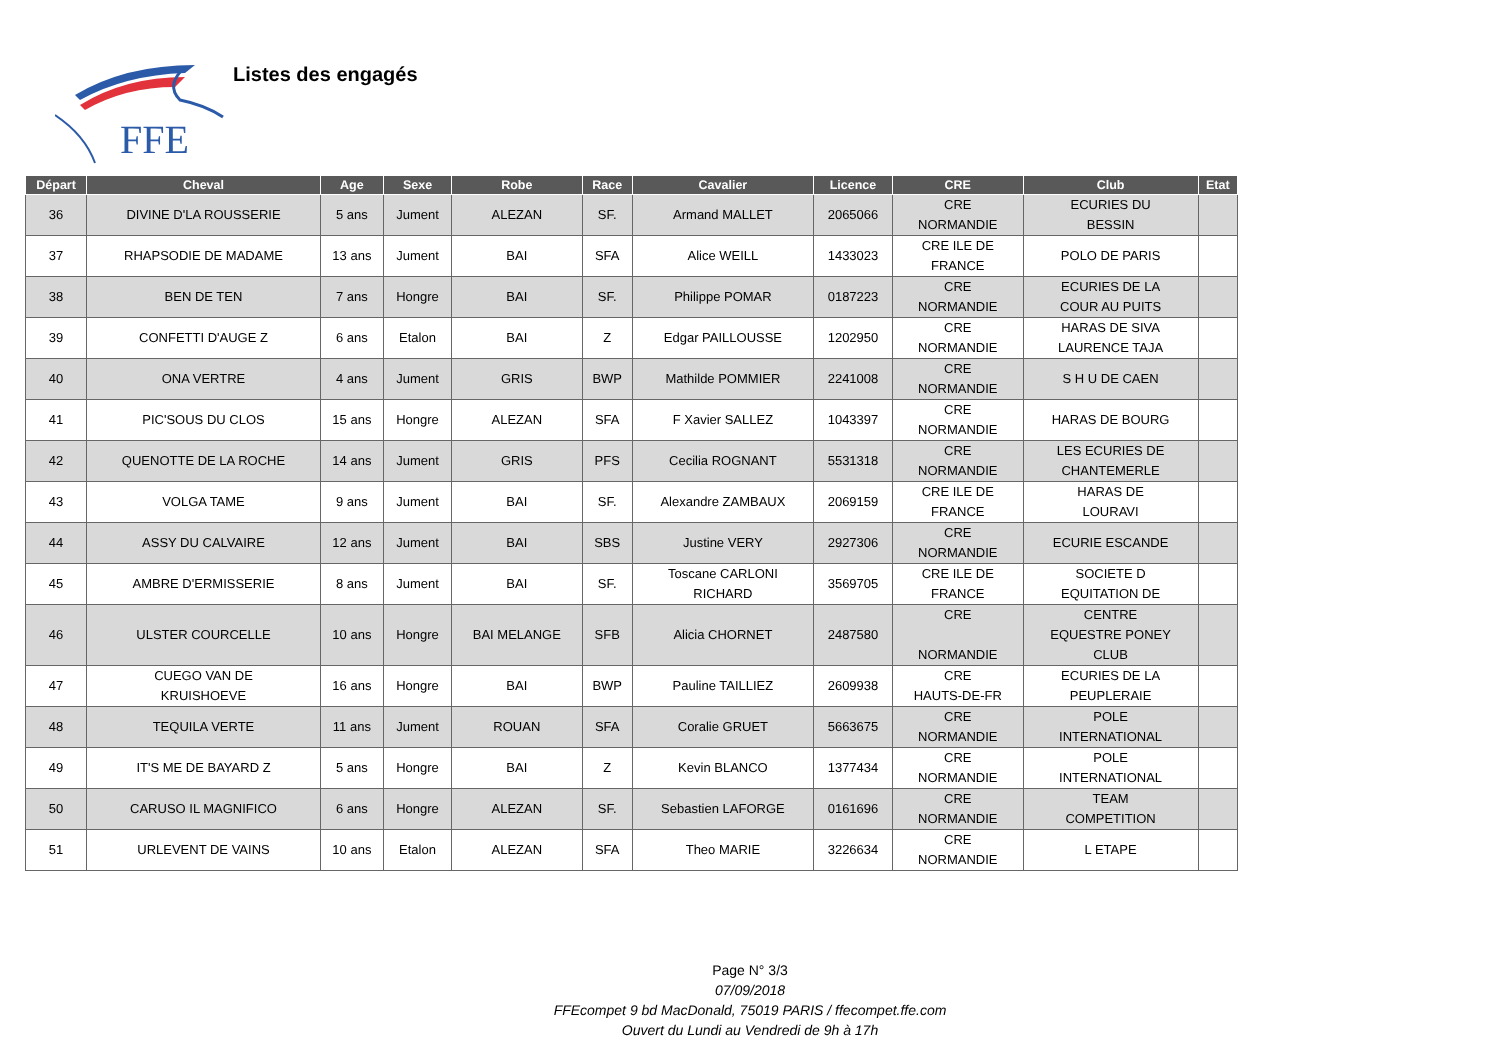FFE
Listes des engagés
| Départ | Cheval | Age | Sexe | Robe | Race | Cavalier | Licence | CRE | Club | Etat |
| --- | --- | --- | --- | --- | --- | --- | --- | --- | --- | --- |
| 36 | DIVINE D'LA ROUSSERIE | 5 ans | Jument | ALEZAN | SF. | Armand MALLET | 2065066 | CRE NORMANDIE | ECURIES DU BESSIN | |
| 37 | RHAPSODIE DE MADAME | 13 ans | Jument | BAI | SFA | Alice WEILL | 1433023 | CRE ILE DE FRANCE | POLO DE PARIS | |
| 38 | BEN DE TEN | 7 ans | Hongre | BAI | SF. | Philippe POMAR | 0187223 | CRE NORMANDIE | ECURIES DE LA COUR AU PUITS | |
| 39 | CONFETTI D'AUGE Z | 6 ans | Etalon | BAI | Z | Edgar PAILLOUSSE | 1202950 | CRE NORMANDIE | HARAS DE SIVA LAURENCE TAJA | |
| 40 | ONA VERTRE | 4 ans | Jument | GRIS | BWP | Mathilde POMMIER | 2241008 | CRE NORMANDIE | S H U DE CAEN | |
| 41 | PIC'SOUS DU CLOS | 15 ans | Hongre | ALEZAN | SFA | F Xavier SALLEZ | 1043397 | CRE NORMANDIE | HARAS DE BOURG | |
| 42 | QUENOTTE DE LA ROCHE | 14 ans | Jument | GRIS | PFS | Cecilia ROGNANT | 5531318 | CRE NORMANDIE | LES ECURIES DE CHANTEMERLE | |
| 43 | VOLGA TAME | 9 ans | Jument | BAI | SF. | Alexandre ZAMBAUX | 2069159 | CRE ILE DE FRANCE | HARAS DE LOURAVI | |
| 44 | ASSY DU CALVAIRE | 12 ans | Jument | BAI | SBS | Justine VERY | 2927306 | CRE NORMANDIE | ECURIE ESCANDE | |
| 45 | AMBRE D'ERMISSERIE | 8 ans | Jument | BAI | SF. | Toscane CARLONI RICHARD | 3569705 | CRE ILE DE FRANCE | SOCIETE D EQUITATION DE | |
| 46 | ULSTER COURCELLE | 10 ans | Hongre | BAI MELANGE | SFB | Alicia CHORNET | 2487580 | CRE NORMANDIE | CENTRE EQUESTRE PONEY CLUB | |
| 47 | CUEGO VAN DE KRUISHOEVE | 16 ans | Hongre | BAI | BWP | Pauline TAILLIEZ | 2609938 | CRE HAUTS-DE-FR | ECURIES DE LA PEUPLERAIE | |
| 48 | TEQUILA VERTE | 11 ans | Jument | ROUAN | SFA | Coralie GRUET | 5663675 | CRE NORMANDIE | POLE INTERNATIONAL | |
| 49 | IT'S ME DE BAYARD Z | 5 ans | Hongre | BAI | Z | Kevin BLANCO | 1377434 | CRE NORMANDIE | POLE INTERNATIONAL | |
| 50 | CARUSO IL MAGNIFICO | 6 ans | Hongre | ALEZAN | SF. | Sebastien LAFORGE | 0161696 | CRE NORMANDIE | TEAM COMPETITION | |
| 51 | URLEVENT DE VAINS | 10 ans | Etalon | ALEZAN | SFA | Theo MARIE | 3226634 | CRE NORMANDIE | L ETAPE | |
Page N° 3/3
07/09/2018
FFEcompet 9 bd MacDonald, 75019 PARIS / ffecompet.ffe.com
Ouvert du Lundi au Vendredi de 9h à 17h